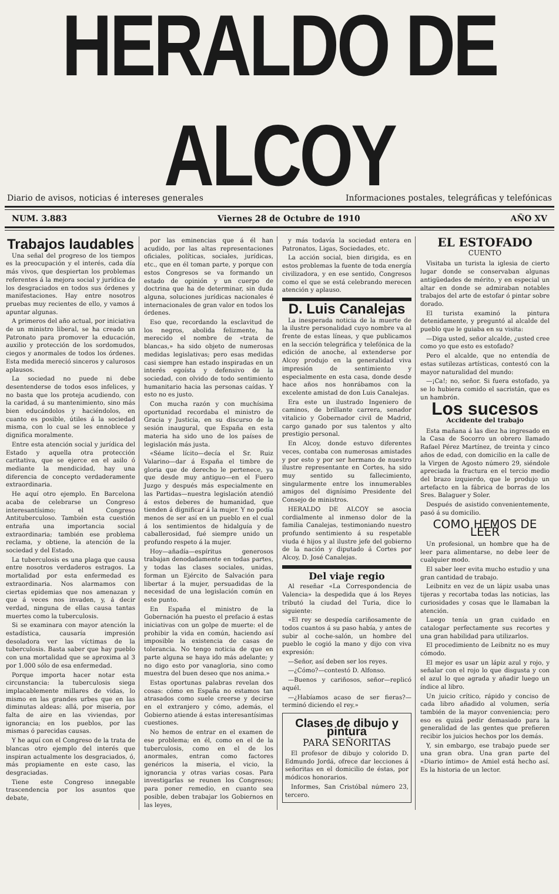HERALDO DE ALCOY
Diario de avisos, noticias é intereses generales Informaciones postales, telegráficas y telefónicas
NUM. 3.883 Viernes 28 de Octubre de 1910 AÑO XV
Trabajos laudables
Una señal del progreso de los tiempos es la preocupación y el interés, cada día más vivos, que despiertan los problemas referentes á la mejora social y jurídica de los desgraciados en todos sus órdenes y manifestaciones. Hay entre nosotros pruebas muy recientes de ello, y vamos á apuntar algunas.
A primeros del año actual, por iniciativa de un ministro liberal, se ha creado un Patronato para promover la educación, auxilio y protección de los sordomudos, ciegos y anormales de todos los órdenes. Esta medida mereció sinceros y calurosos aplausos.
La sociedad no puede ni debe desentenderse de todos esos infelices, y no basta que los proteja acudiendo, con la caridad, á su mantenimiento, sino más bien educándolos y haciéndolos, en cuanto es posible, útiles á la sociedad misma, con lo cual se les ennoblece y dignifica moralmente.
Entre esta atención social y jurídica del Estado y aquella otra protección caritativa, que se ejerce en el asilo ó mediante la mendicidad, hay una diferencia de concepto verdaderamente extraordinaria.
He aquí otro ejemplo. En Barcelona acaba de celebrarse un Congreso interesantísimo; el Congreso Antituberculoso. También esta cuestión entraña una importancia social extraordinaria; también ese problema reclama, y obtiene, la atención de la sociedad y del Estado.
La tuberculosis es una plaga que causa entre nosotros verdaderos estragos. La mortalidad por esta enfermedad es extraordinaria. Nos alarmamos con ciertas epidemias que nos amenazan y que á veces nos invaden, y, á decir verdad, ninguna de ellas causa tantas muertes como la tuberculosis.
Si se examinara con mayor atención la estadística, causaría impresión desoladora ver las víctimas de la tuberculosis. Basta saber que hay pueblo con una mortalidad que se aproxima al 3 por 1.000 sólo de esa enfermedad.
Porque importa hacer notar esta circunstancia: la tuberculosis siega implacablemente millares de vidas, lo mismo en las grandes urbes que en las diminutas aldeas: allá, por miseria, por falta de aire en las viviendas, por ignorancia; en los pueblos, por las mismas ó parecidas causas.
Y he aquí con el Congreso de la trata de blancas otro ejemplo del interés que inspiran actualmente los desgraciados, ó, más propiamente en este caso, las desgraciadas.
Tiene este Congreso innegable trascendencia por los asuntos que debate,
por las eminencias que á él han acudido, por las altas representaciones oficiales, políticas, sociales, jurídicas, etc., que en él toman parte, y porque con estos Congresos se va formando un estado de opinión y un cuerpo de doctrina que ha de determinar, sin duda alguna, soluciones jurídicas nacionales é internacionales de gran valor en todos los órdenes.
Eso que, recordando la esclavitud de los negros, abolida felizmente, ha merecido el nombre de «trata de blancas,» ha sido objeto de numerosas medidas legislativas; pero esas medidas casi siempre han estado inspiradas en un interés egoísta y defensivo de la sociedad, con olvido de todo sentimiento humanitario hacia las personas caídas. Y esto no es justo.
Con mucha razón y con muchísima oportunidad recordaba el ministro de Gracia y Justicia, en su discurso de la sesión inaugural, que España en esta materia ha sido uno de los países de legislación más justa.
«Séame lícito—decía el Sr. Ruiz Valarino—dar á España el timbre de gloria que de derecho le pertenece, ya que desde muy antiguo—en el Fuero Juzgo y después más especialmente en las Partidas—nuestra legislación atendió á estos deberes de humanidad, que tienden á dignificar á la mujer. Y no podía menos de ser así en un pueblo en el cual á los sentimientos de hidalguía y de caballerosidad, fué siempre unido un profundo respeto á la mujer.
Hoy—añadía—espíritus generosos trabajan denodadamente en todas partes, y todas las clases sociales, unidas, forman un Ejército de Salvación para libertar á la mujer, persuadidas de la necesidad de una legislación común en este punto.
En España el ministro de la Gobernación ha puesto el prefacio á estas iniciativas con un golpe de muerte: el de prohibir la vida en común, haciendo así imposible la existencia de casas de tolerancia. No tengo noticia de que en parte alguna se haya ido más adelante; y no digo esto por vanagloria, sino como muestra del buen deseo que nos anima.»
Estas oportunas palabras revelan dos cosas: cómo en España no estamos tan atrasados como suele creerse y decirse en el extranjero y cómo, además, el Gobierno atiende á estas interesantísimas cuestiones.
No hemos de entrar en el examen de ese problema; en él, como en el de la tuberculosis, como en el de los anormales, entran como factores genéricos la miseria, el vicio, la ignorancia y otras varias cosas. Para investigarlas se reunen los Congresos; para poner remedio, en cuanto sea posible, deben trabajar los Gobiernos en las leyes,
y más todavía la sociedad entera en Patronatos, Ligas, Sociedades, etc.
La acción social, bien dirigida, es en estos problemas la fuente de toda energía civilizadora, y en ese sentido, Congresos como el que se está celebrando merecen atención y aplauso.
D. Luis Canalejas
La inesperada noticia de la muerte de la ilustre personalidad cuyo nombre va al frente de estas líneas, y que publicamos en la sección telegráfica y telefónica de la edición de anoche, al extenderse por Alcoy produjo en la generalidad viva impresión de sentimiento y especialmente en esta casa, donde desde hace años nos honrábamos con la excelente amistad de don Luis Canalejas.
Era este un ilustrado Ingeniero de caminos, de brillante carrera, senador vitalicio y Gobernador civil de Madrid, cargo ganado por sus talentos y alto prestigio personal.
En Alcoy, donde estuvo diferentes veces, contaba con numerosas amistades y por esto y por ser hermano de nuestro ilustre representante en Cortes, ha sido muy sentido su fallecimiento, singularmente entre los innumerables amigos del dignísimo Presidente del Consejo de ministros.
HERALDO DE ALCOY se asocia cordialmente al inmenso dolor de la familia Canalejas, testimoniando nuestro profundo sentimiento á su respetable viuda é hijos y al ilustre jefe del gobierno de la nación y diputado á Cortes por Alcoy, D. José Canalejas.
Del viaje regio
Al reseñar «La Correspondencia de Valencia» la despedida que á los Reyes tributó la ciudad del Turia, dice lo siguiente:
«El rey se despedía cariñosamente de todos cuantos á su paso había, y antes de subir al coche-salón, un hombre del pueblo le cogió la mano y dijo con viva expresión:
—Señor, así deben ser los reyes.
—¿Cómo?—contestó D. Alfonso.
—Buenos y cariñosos, señor—replicó aquél.
—¿Habíamos acaso de ser fieras?—terminó diciendo el rey.»
Clases de dibujo y pintura
PARA SEÑORITAS
El profesor de dibujo y colorido D. Edmundo Jordá, ofrece dar lecciones á señoritas en el domicilio de éstas, por módicos honorarios.
Informes, San Cristóbal número 23, tercero.
EL ESTOFADO
CUENTO
Visitaba un turista la iglesia de cierto lugar donde se conservaban algunas antigüedades de mérito, y en especial un altar en donde se admiraban notables trabajos del arte de estofar ó pintar sobre dorado.
El turista examinó la pintura detenidamente, y preguntó al alcalde del pueblo que le guiaba en su visita:
—Diga usted, señor alcalde, ¿usted cree como yo que esto es estofado?
Pero el alcalde, que no entendía de estas sutilezas artísticas, contestó con la mayor naturalidad del mundo:
—¡Ca!; no, señor. Si fuera estofado, ya se lo hubiera comido el sacristán, que es un hambrón.
Los sucesos
Accidente del trabajo
Esta mañana á las diez ha ingresado en la Casa de Socorro un obrero llamado Rafael Pérez Martínez, de treinta y cinco años de edad, con domicilio en la calle de la Virgen de Agosto número 29, siéndole apreciada la fractura en el tercio medio del brazo izquierdo, que le produjo un artefacto en la fábrica de borras de los Sres. Balaguer y Soler.
Después de asistido convenientemente, pasó á su domicilio.
COMO HEMOS DE LEER
Un profesional, un hombre que ha de leer para alimentarse, no debe leer de cualquier modo.
El saber leer evita mucho estudio y una gran cantidad de trabajo.
Leibnitz en vez de un lápiz usaba unas tijeras y recortaba todas las noticias, las curiosidades y cosas que le llamaban la atención.
Luego tenía un gran cuidado en catalogar perfectamente sus recortes y una gran habilidad para utilizarlos.
El procedimiento de Leibnitz no es muy cómodo.
El mejor es usar un lápiz azul y rojo, y señalar con el rojo lo que disgusta y con el azul lo que agrada y añadir luego un índice al libro.
Un juicio crítico, rápido y conciso de cada libro añadido al volumen, sería también de la mayor conveniencia; pero eso es quizá pedir demasiado para la generalidad de las gentes que prefieren recibir los juicios hechos por los demás.
Y, sin embargo, ese trabajo puede ser una gran obra. Una gran parte del «Diario íntimo» de Amiel está hecho así. Es la historia de un lector.